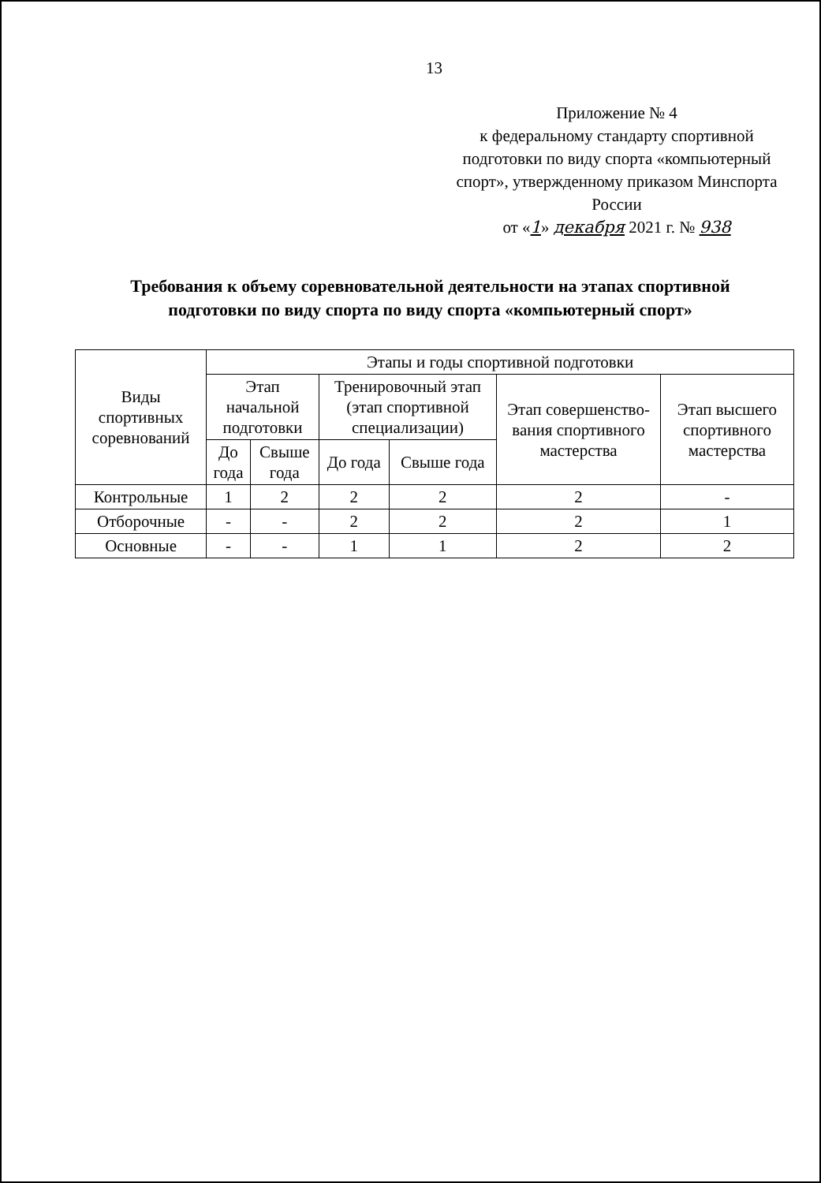13
Приложение № 4
к федеральному стандарту спортивной подготовки по виду спорта «компьютерный спорт», утвержденному приказом Минспорта России
от «1» декабря 2021 г. № 938
Требования к объему соревновательной деятельности на этапах спортивной подготовки по виду спорта по виду спорта «компьютерный спорт»
| Виды спортивных соревнований | Этапы и годы спортивной подготовки | | | | | |
| --- | --- | --- | --- | --- | --- | --- |
| | Этап начальной подготовки | | Тренировочный этап (этап спортивной специализации) | | Этап совершенство-вания спортивного мастерства | Этап высшего спортивного мастерства |
| | До года | Свыше года | До года | Свыше года | | |
| Контрольные | 1 | 2 | 2 | 2 | 2 | - |
| Отборочные | - | - | 2 | 2 | 2 | 1 |
| Основные | - | - | 1 | 1 | 2 | 2 |